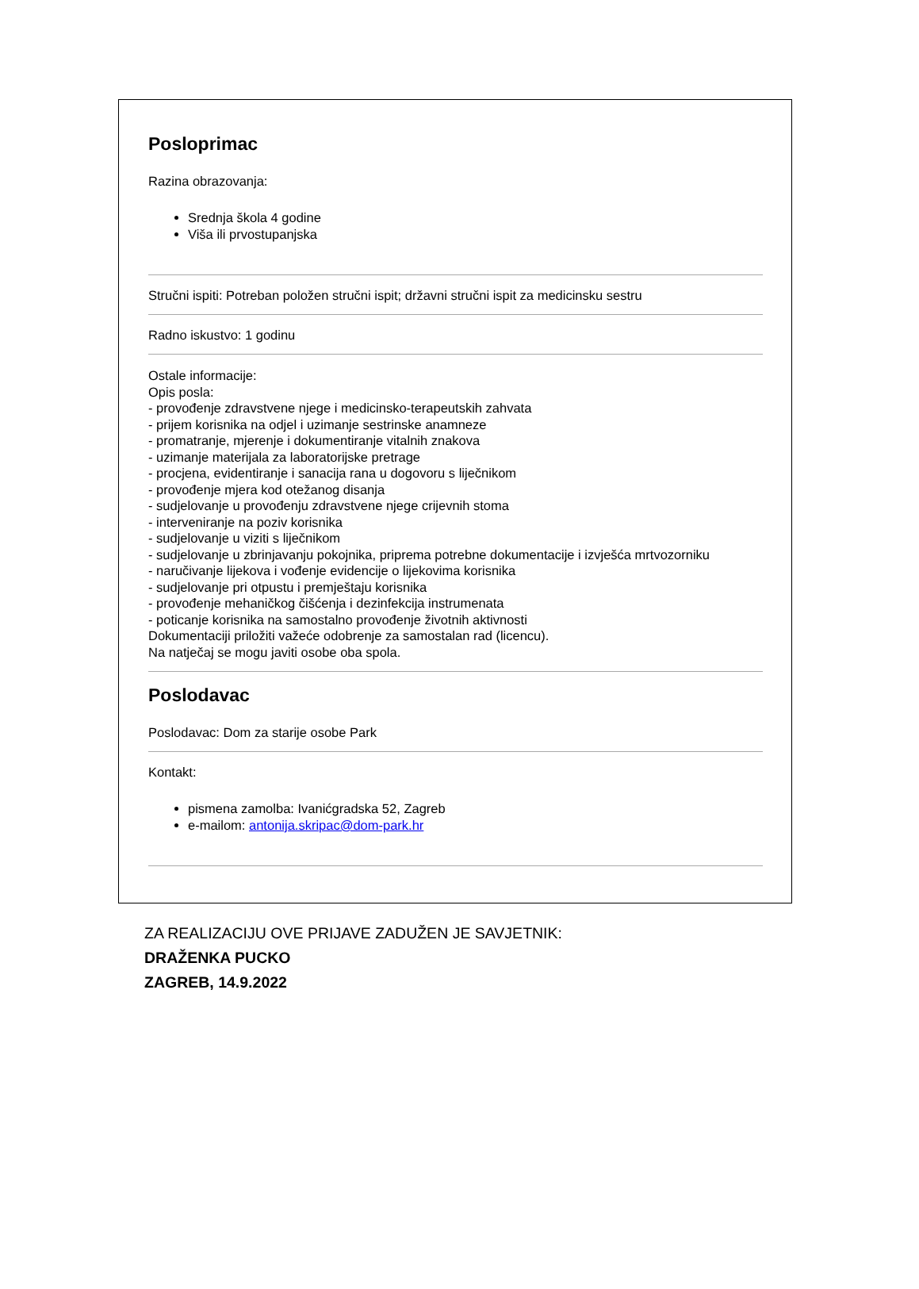Posloprimac
Razina obrazovanja:
Srednja škola 4 godine
Viša ili prvostupanjska
Stručni ispiti: Potreban položen stručni ispit; državni stručni ispit za medicinsku sestru
Radno iskustvo: 1 godinu
Ostale informacije:
Opis posla:
- provođenje zdravstvene njege i medicinsko-terapeutskih zahvata
- prijem korisnika na odjel i uzimanje sestrinske anamneze
- promatranje, mjerenje i dokumentiranje vitalnih znakova
- uzimanje materijala za laboratorijske pretrage
- procjena, evidentiranje i sanacija rana u dogovoru s liječnikom
- provođenje mjera kod otežanog disanja
- sudjelovanje u provođenju zdravstvene njege crijevnih stoma
- interveniranje na poziv korisnika
- sudjelovanje u viziti s liječnikom
- sudjelovanje u zbrinjavanju pokojnika, priprema potrebne dokumentacije i izvješća mrtvozorniku
- naručivanje lijekova i vođenje evidencije o lijekovima korisnika
- sudjelovanje pri otpustu i premještaju korisnika
- provođenje mehaničkog čišćenja i dezinfekcija instrumenata
- poticanje korisnika na samostalno provođenje životnih aktivnosti
Dokumentaciji priložiti važeće odobrenje za samostalan rad (licencu).
Na natječaj se mogu javiti osobe oba spola.
Poslodavac
Poslodavac: Dom za starije osobe Park
Kontakt:
pismena zamolba: Ivanićgradska 52, Zagreb
e-mailom: antonija.skripac@dom-park.hr
ZA REALIZACIJU OVE PRIJAVE ZADUŽEN JE SAVJETNIK:
DRAŽENKA PUCKO
ZAGREB, 14.9.2022